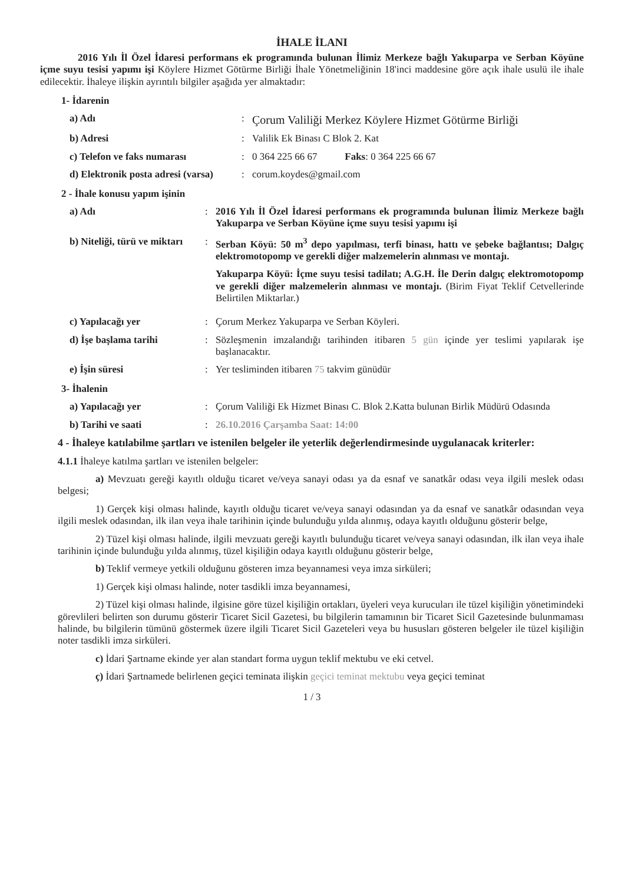İHALE İLANI
2016 Yılı İl Özel İdaresi performans ek programında bulunan İlimiz Merkeze bağlı Yakuparpa ve Serban Köyüne içme suyu tesisi yapımı işi Köylere Hizmet Götürme Birliği İhale Yönetmeliğinin 18'inci maddesine göre açık ihale usulü ile ihale edilecektir. İhaleye ilişkin ayrıntılı bilgiler aşağıda yer almaktadır:
1- İdarenin
a) Adı :
Çorum Valiliği Merkez Köylere Hizmet Götürme Birliği
b) Adresi : Valilik Ek Binası C Blok 2. Kat
c) Telefon ve faks numarası : 0 364 225 66 67 Faks: 0 364 225 66 67
d) Elektronik posta adresi (varsa)
: corum.koydes@gmail.com
2 - İhale konusu yapım işinin
a) Adı : 2016 Yılı İl Özel İdaresi performans ek programında bulunan İlimiz Merkeze bağlı Yakuparpa ve Serban Köyüne içme suyu tesisi yapımı işi
b) Niteliği, türü ve miktarı
: Serban Köyü: 50 m<sup>3</sup> depo yapılması, terfi binası, hattı ve şebeke bağlantısı; Dalgıç elektromotopomp ve gerekli diğer malzemelerin alınması ve montajı.
Yakuparpa Köyü: İçme suyu tesisi tadilatı; A.G.H. İle Derin dalgıç elektromotopomp ve gerekli diğer malzemelerin alınması ve montajı. (Birim Fiyat Teklif Cetvellerinde Belirtilen Miktarlar.)
c) Yapılacağı yer : Çorum Merkez Yakuparpa ve Serban Köyleri.
d) İşe başlama tarihi : Sözleşmenin imzalandığı tarihinden itibaren 5 gün içinde yer teslimi yapılarak işe başlanacaktır.
e) İşin süresi : Yer tesliminden itibaren 75 takvim günüdür
3- İhalenin
a) Yapılacağı yer : Çorum Valiliği Ek Hizmet Binası C. Blok 2.Katta bulunan Birlik Müdürü Odasında
b) Tarihi ve saati : 26.10.2016 Çarşamba Saat: 14:00
4 - İhaleye katılabilme şartları ve istenilen belgeler ile yeterlik değerlendirmesinde uygulanacak kriterler:
4.1.1 İhaleye katılma şartları ve istenilen belgeler:
a) Mevzuatı gereği kayıtlı olduğu ticaret ve/veya sanayi odası ya da esnaf ve sanatkâr odası veya ilgili meslek odası belgesi;
1) Gerçek kişi olması halinde, kayıtlı olduğu ticaret ve/veya sanayi odasından ya da esnaf ve sanatkâr odasından veya ilgili meslek odasından, ilk ilan veya ihale tarihinin içinde bulunduğu yılda alınmış, odaya kayıtlı olduğunu gösterir belge,
2) Tüzel kişi olması halinde, ilgili mevzuatı gereği kayıtlı bulunduğu ticaret ve/veya sanayi odasından, ilk ilan veya ihale tarihinin içinde bulunduğu yılda alınmış, tüzel kişiliğin odaya kayıtlı olduğunu gösterir belge,
b) Teklif vermeye yetkili olduğunu gösteren imza beyannamesi veya imza sirküleri;
1) Gerçek kişi olması halinde, noter tasdikli imza beyannamesi,
2) Tüzel kişi olması halinde, ilgisine göre tüzel kişiliğin ortakları, üyeleri veya kurucuları ile tüzel kişiliğin yönetimindeki görevlileri belirten son durumu gösterir Ticaret Sicil Gazetesi, bu bilgilerin tamamının bir Ticaret Sicil Gazetesinde bulunmaması halinde, bu bilgilerin tümünü göstermek üzere ilgili Ticaret Sicil Gazeteleri veya bu hususları gösteren belgeler ile tüzel kişiliğin noter tasdikli imza sirküleri.
c) İdari Şartname ekinde yer alan standart forma uygun teklif mektubu ve eki cetvel.
ç) İdari Şartnamede belirlenen geçici teminata ilişkin geçici teminat mektubu veya geçici teminat
1 / 3